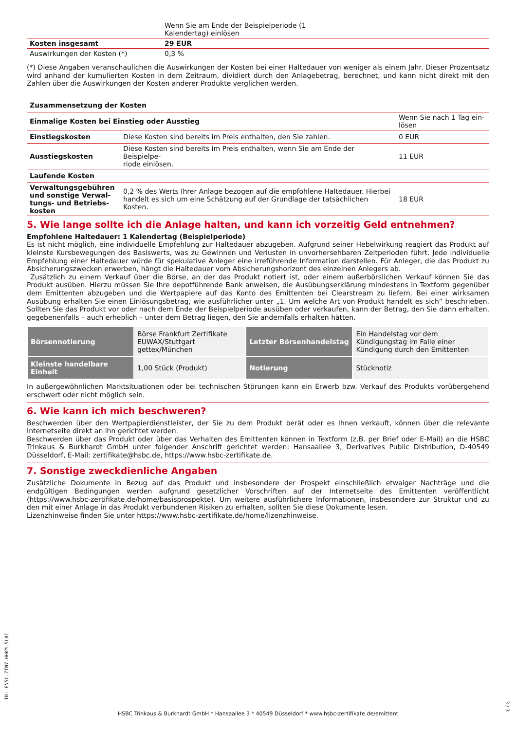| | Wenn Sie am Ende der Beispielperiode (1 Kalendertag) einlösen |
| Kosten insgesamt | 29 EUR |
| Auswirkungen der Kosten (*) | 0,3 % |
(*) Diese Angaben veranschaulichen die Auswirkungen der Kosten bei einer Haltedauer von weniger als einem Jahr. Dieser Prozentsatz wird anhand der kumulierten Kosten in dem Zeitraum, dividiert durch den Anlagebetrag, berechnet, und kann nicht direkt mit den Zahlen über die Auswirkungen der Kosten anderer Produkte verglichen werden.
| Zusammensetzung der Kosten | | |
| Einmalige Kosten bei Einstieg oder Ausstieg | | Wenn Sie nach 1 Tag ein- lösen |
| Einstiegskosten | Diese Kosten sind bereits im Preis enthalten, den Sie zahlen. | 0 EUR |
| Ausstiegskosten | Diese Kosten sind bereits im Preis enthalten, wenn Sie am Ende der Beispielpe- riode einlösen. | 11 EUR |
| Laufende Kosten | | |
| Verwaltungsgebühren und sonstige Verwal-tungs- und Betriebs-kosten | 0,2 % des Werts Ihrer Anlage bezogen auf die empfohlene Haltedauer. Hierbei handelt es sich um eine Schätzung auf der Grundlage der tatsächlichen Kosten. | 18 EUR |
5. Wie lange sollte ich die Anlage halten, und kann ich vorzeitig Geld entnehmen?
Empfohlene Haltedauer: 1 Kalendertag (Beispielperiode)
Es ist nicht möglich, eine individuelle Empfehlung zur Haltedauer abzugeben. Aufgrund seiner Hebelwirkung reagiert das Produkt auf kleinste Kursbewegungen des Basiswerts, was zu Gewinnen und Verlusten in unvorhersehbaren Zeitperioden führt. Jede individuelle Empfehlung einer Haltedauer würde für spekulative Anleger eine irreführende Information darstellen. Für Anleger, die das Produkt zu Absicherungszwecken erwerben, hängt die Haltedauer vom Absicherungshorizont des einzelnen Anlegers ab.
Zusätzlich zu einem Verkauf über die Börse, an der das Produkt notiert ist, oder einem außerbörslichen Verkauf können Sie das Produkt ausüben. Hierzu müssen Sie Ihre depotführende Bank anweisen, die Ausübungserklärung mindestens in Textform gegenüber dem Emittenten abzugeben und die Wertpapiere auf das Konto des Emittenten bei Clearstream zu liefern. Bei einer wirksamen Ausübung erhalten Sie einen Einlösungsbetrag, wie ausführlicher unter „1. Um welche Art von Produkt handelt es sich“ beschrieben. Sollten Sie das Produkt vor oder nach dem Ende der Beispielperiode ausüben oder verkaufen, kann der Betrag, den Sie dann erhalten, gegebenenfalls – auch erheblich – unter dem Betrag liegen, den Sie andernfalls erhalten hätten.
| Börsennotierung | Börse Frankfurt Zertifikate EUWAX/Stuttgart gettex/München | Letzter Börsenhandelstag | Ein Handelstag vor dem Kündigungstag im Falle einer Kündigung durch den Emittenten |
| Kleinste handelbare Einheit | 1,00 Stück (Produkt) | Notierung | Stücknotiz |
In außergewöhnlichen Marktsituationen oder bei technischen Störungen kann ein Erwerb bzw. Verkauf des Produkts vorübergehend erschwert oder nicht möglich sein.
6. Wie kann ich mich beschweren?
Beschwerden über den Wertpapierdienstleister, der Sie zu dem Produkt berät oder es Ihnen verkauft, können über die relevante Internetseite direkt an ihn gerichtet werden.
Beschwerden über das Produkt oder über das Verhalten des Emittenten können in Textform (z.B. per Brief oder E-Mail) an die HSBC Trinkaus & Burkhardt GmbH unter folgender Anschrift gerichtet werden: Hansaallee 3, Derivatives Public Distribution, D-40549 Düsseldorf, E-Mail: zertifikate@hsbc.de, https://www.hsbc-zertifikate.de.
7. Sonstige zweckdienliche Angaben
Zusätzliche Dokumente in Bezug auf das Produkt und insbesondere der Prospekt einschließlich etwaiger Nachträge und die endgültigen Bedingungen werden aufgrund gesetzlicher Vorschriften auf der Internetseite des Emittenten veröffentlicht (https://www.hsbc-zertifikate.de/home/basisprospekte). Um weitere ausführlichere Informationen, insbesondere zur Struktur und zu den mit einer Anlage in das Produkt verbundenen Risiken zu erhalten, sollten Sie diese Dokumente lesen.
Lizenzhinweise finden Sie unter https://www.hsbc-zertifikate.de/home/lizenzhinweise.
ID: EN5C.ZIN7.HHKM.5L8C
HSBC Trinkaus & Burkhardt GmbH * Hansaallee 3 * 40549 Düsseldorf * www.hsbc-zertifikate.de/emittent
3 / 3